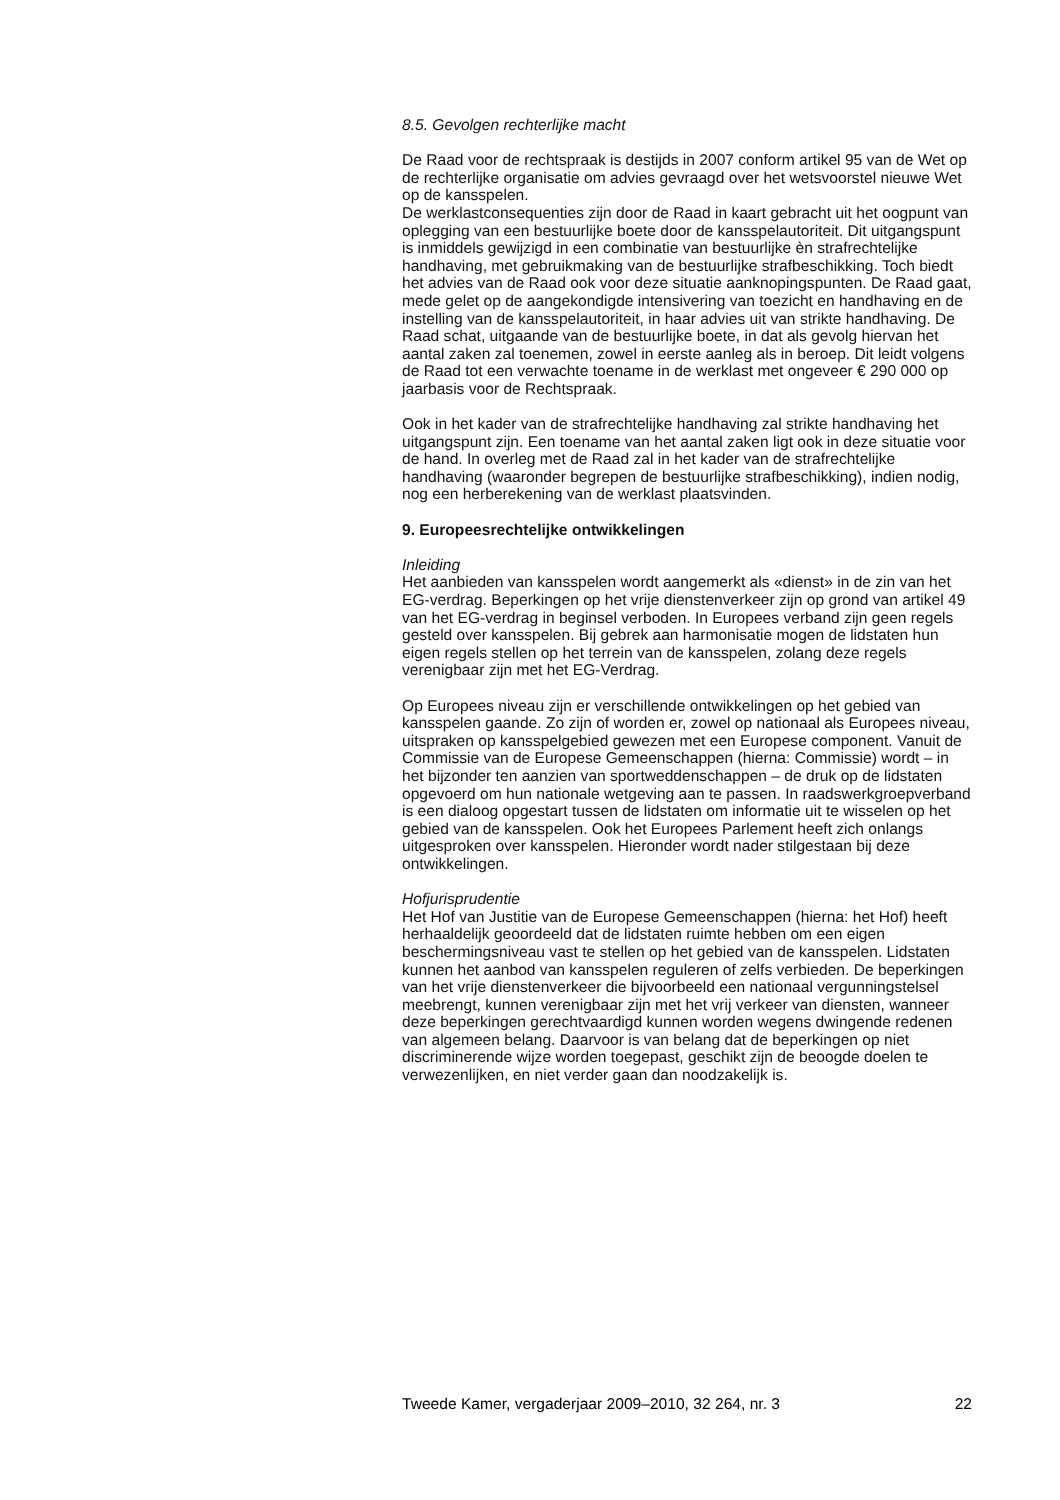8.5. Gevolgen rechterlijke macht
De Raad voor de rechtspraak is destijds in 2007 conform artikel 95 van de Wet op de rechterlijke organisatie om advies gevraagd over het wetsvoorstel nieuwe Wet op de kansspelen.
De werklastconsequenties zijn door de Raad in kaart gebracht uit het oogpunt van oplegging van een bestuurlijke boete door de kansspelautoriteit. Dit uitgangspunt is inmiddels gewijzigd in een combinatie van bestuurlijke èn strafrechtelijke handhaving, met gebruikmaking van de bestuurlijke strafbeschikking. Toch biedt het advies van de Raad ook voor deze situatie aanknopingspunten. De Raad gaat, mede gelet op de aangekondigde intensivering van toezicht en handhaving en de instelling van de kansspelautoriteit, in haar advies uit van strikte handhaving. De Raad schat, uitgaande van de bestuurlijke boete, in dat als gevolg hiervan het aantal zaken zal toenemen, zowel in eerste aanleg als in beroep. Dit leidt volgens de Raad tot een verwachte toename in de werklast met ongeveer € 290 000 op jaarbasis voor de Rechtspraak.
Ook in het kader van de strafrechtelijke handhaving zal strikte handhaving het uitgangspunt zijn. Een toename van het aantal zaken ligt ook in deze situatie voor de hand. In overleg met de Raad zal in het kader van de strafrechtelijke handhaving (waaronder begrepen de bestuurlijke strafbeschikking), indien nodig, nog een herberekening van de werklast plaatsvinden.
9. Europeesrechtelijke ontwikkelingen
Inleiding
Het aanbieden van kansspelen wordt aangemerkt als «dienst» in de zin van het EG-verdrag. Beperkingen op het vrije dienstenverkeer zijn op grond van artikel 49 van het EG-verdrag in beginsel verboden. In Europees verband zijn geen regels gesteld over kansspelen. Bij gebrek aan harmonisatie mogen de lidstaten hun eigen regels stellen op het terrein van de kansspelen, zolang deze regels verenigbaar zijn met het EG-Verdrag.
Op Europees niveau zijn er verschillende ontwikkelingen op het gebied van kansspelen gaande. Zo zijn of worden er, zowel op nationaal als Europees niveau, uitspraken op kansspelgebied gewezen met een Europese component. Vanuit de Commissie van de Europese Gemeenschappen (hierna: Commissie) wordt – in het bijzonder ten aanzien van sportweddenschappen – de druk op de lidstaten opgevoerd om hun nationale wetgeving aan te passen. In raadswerkgroepverband is een dialoog opgestart tussen de lidstaten om informatie uit te wisselen op het gebied van de kansspelen. Ook het Europees Parlement heeft zich onlangs uitgesproken over kansspelen. Hieronder wordt nader stilgestaan bij deze ontwikkelingen.
Hofjurisprudentie
Het Hof van Justitie van de Europese Gemeenschappen (hierna: het Hof) heeft herhaaldelijk geoordeeld dat de lidstaten ruimte hebben om een eigen beschermingsniveau vast te stellen op het gebied van de kansspelen. Lidstaten kunnen het aanbod van kansspelen reguleren of zelfs verbieden. De beperkingen van het vrije dienstenverkeer die bijvoorbeeld een nationaal vergunningstelsel meebrengt, kunnen verenigbaar zijn met het vrij verkeer van diensten, wanneer deze beperkingen gerechtvaardigd kunnen worden wegens dwingende redenen van algemeen belang. Daarvoor is van belang dat de beperkingen op niet discriminerende wijze worden toegepast, geschikt zijn de beoogde doelen te verwezenlijken, en niet verder gaan dan noodzakelijk is.
Tweede Kamer, vergaderjaar 2009–2010, 32 264, nr. 3 22